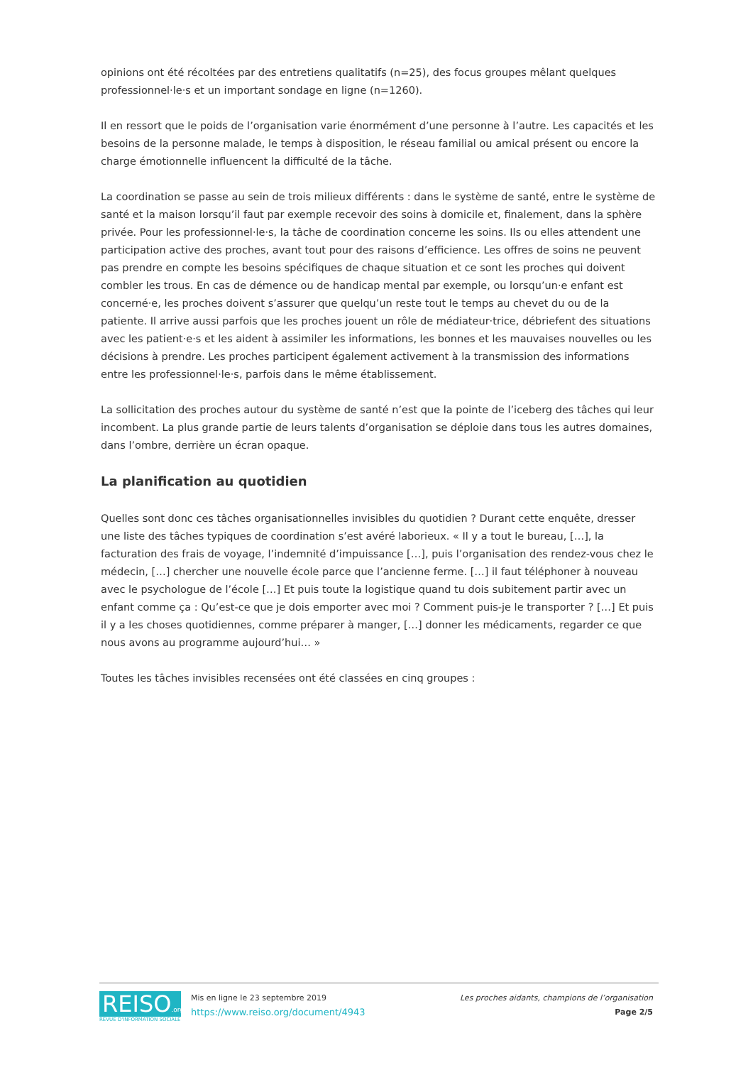opinions ont été récoltées par des entretiens qualitatifs (n=25), des focus groupes mêlant quelques professionnel·le·s et un important sondage en ligne (n=1260).
Il en ressort que le poids de l’organisation varie énormément d’une personne à l’autre. Les capacités et les besoins de la personne malade, le temps à disposition, le réseau familial ou amical présent ou encore la charge émotionnelle influencent la difficulté de la tâche.
La coordination se passe au sein de trois milieux différents : dans le système de santé, entre le système de santé et la maison lorsqu’il faut par exemple recevoir des soins à domicile et, finalement, dans la sphère privée. Pour les professionnel·le·s, la tâche de coordination concerne les soins. Ils ou elles attendent une participation active des proches, avant tout pour des raisons d’efficience. Les offres de soins ne peuvent pas prendre en compte les besoins spécifiques de chaque situation et ce sont les proches qui doivent combler les trous. En cas de démence ou de handicap mental par exemple, ou lorsqu’un·e enfant est concerné·e, les proches doivent s’assurer que quelqu’un reste tout le temps au chevet du ou de la patiente. Il arrive aussi parfois que les proches jouent un rôle de médiateur·trice, débriefent des situations avec les patient·e·s et les aident à assimiler les informations, les bonnes et les mauvaises nouvelles ou les décisions à prendre. Les proches participent également activement à la transmission des informations entre les professionnel·le·s, parfois dans le même établissement.
La sollicitation des proches autour du système de santé n’est que la pointe de l’iceberg des tâches qui leur incombent. La plus grande partie de leurs talents d’organisation se déploie dans tous les autres domaines, dans l’ombre, derrière un écran opaque.
La planification au quotidien
Quelles sont donc ces tâches organisationnelles invisibles du quotidien ? Durant cette enquête, dresser une liste des tâches typiques de coordination s’est avéré laborieux. « Il y a tout le bureau, […], la facturation des frais de voyage, l’indemnité d’impuissance […], puis l’organisation des rendez-vous chez le médecin, […] chercher une nouvelle école parce que l’ancienne ferme. […] il faut téléphoner à nouveau avec le psychologue de l’école […] Et puis toute la logistique quand tu dois subitement partir avec un enfant comme ça : Qu’est-ce que je dois emporter avec moi ? Comment puis-je le transporter ? […] Et puis il y a les choses quotidiennes, comme préparer à manger, […] donner les médicaments, regarder ce que nous avons au programme aujourd’hui… »
Toutes les tâches invisibles recensées ont été classées en cinq groupes :
REISO.org
REVUE D'INFORMATION SOCIALE
Mis en ligne le 23 septembre 2019
https://www.reiso.org/document/4943
Les proches aidants, champions de l’organisation
Page 2/5